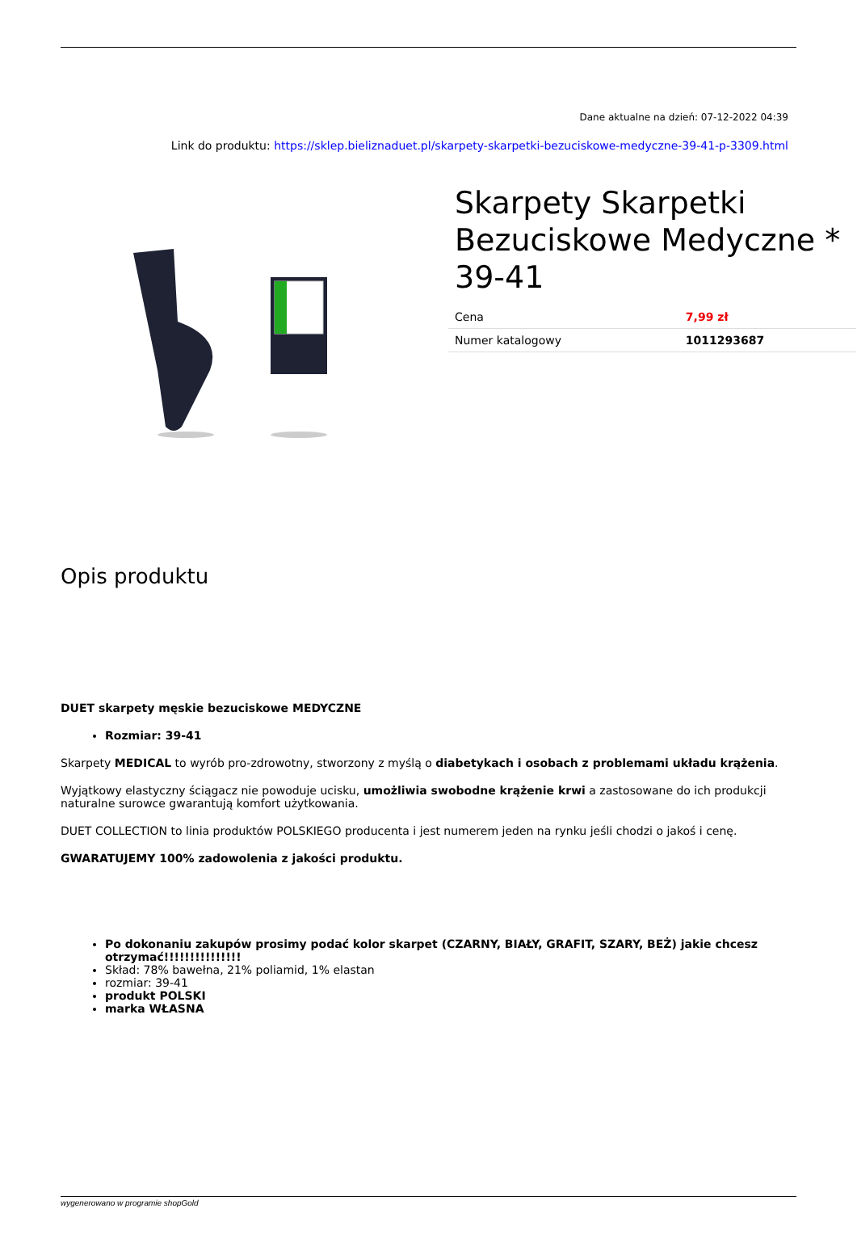Dane aktualne na dzień: 07-12-2022 04:39
Link do produktu: https://sklep.bieliznaduet.pl/skarpety-skarpetki-bezuciskowe-medyczne-39-41-p-3309.html
Skarpety Skarpetki Bezuciskowe Medyczne * 39-41
| Cena | 7,99 zł |
| Numer katalogowy | 1011293687 |
Opis produktu
DUET skarpety męskie bezuciskowe MEDYCZNE
Rozmiar: 39-41
Skarpety MEDICAL to wyrób pro-zdrowotny, stworzony z myślą o diabetykach i osobach z problemami układu krążenia.
Wyjątkowy elastyczny ściągacz nie powoduje ucisku, umożliwia swobodne krążenie krwi a zastosowane do ich produkcji naturalne surowce gwarantują komfort użytkowania.
DUET COLLECTION to linia produktów POLSKIEGO producenta i jest numerem jeden na rynku jeśli chodzi o jakoś i cenę.
GWARATUJEMY 100% zadowolenia z jakości produktu.
Po dokonaniu zakupów prosimy podać kolor skarpet (CZARNY, BIAŁY, GRAFIT, SZARY, BEŻ) jakie chcesz otrzymać!!!!!!!!!!!!!!!
Skład: 78% bawełna, 21% poliamid, 1% elastan
rozmiar: 39-41
produkt POLSKI
marka WŁASNA
wygenerowano w programie shopGold